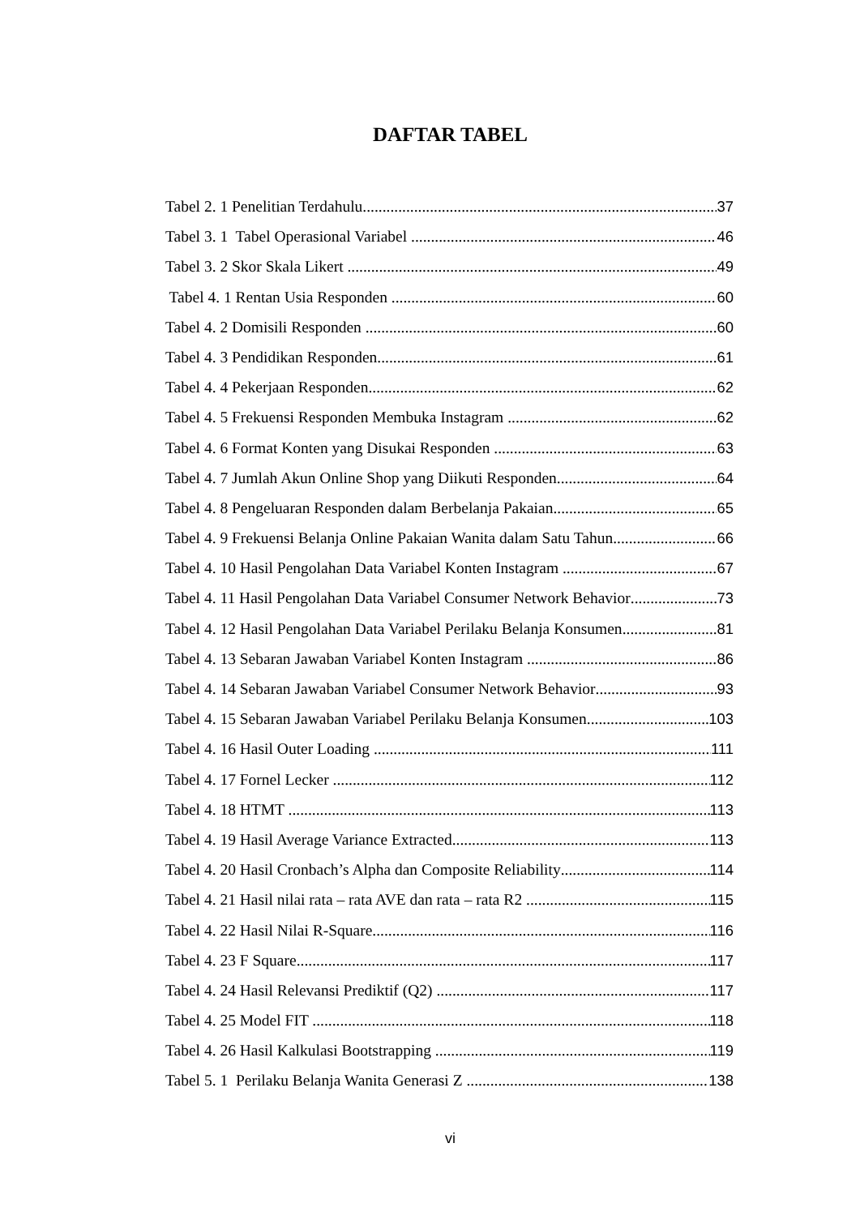DAFTAR TABEL
Tabel 2. 1 Penelitian Terdahulu 37
Tabel 3. 1 Tabel Operasional Variabel 46
Tabel 3. 2 Skor Skala Likert 49
Tabel 4. 1 Rentan Usia Responden 60
Tabel 4. 2 Domisili Responden 60
Tabel 4. 3 Pendidikan Responden 61
Tabel 4. 4 Pekerjaan Responden 62
Tabel 4. 5 Frekuensi Responden Membuka Instagram 62
Tabel 4. 6 Format Konten yang Disukai Responden 63
Tabel 4. 7 Jumlah Akun Online Shop yang Diikuti Responden 64
Tabel 4. 8 Pengeluaran Responden dalam Berbelanja Pakaian 65
Tabel 4. 9 Frekuensi Belanja Online Pakaian Wanita dalam Satu Tahun 66
Tabel 4. 10 Hasil Pengolahan Data Variabel Konten Instagram 67
Tabel 4. 11 Hasil Pengolahan Data Variabel Consumer Network Behavior 73
Tabel 4. 12 Hasil Pengolahan Data Variabel Perilaku Belanja Konsumen 81
Tabel 4. 13 Sebaran Jawaban Variabel Konten Instagram 86
Tabel 4. 14 Sebaran Jawaban Variabel Consumer Network Behavior 93
Tabel 4. 15 Sebaran Jawaban Variabel Perilaku Belanja Konsumen 103
Tabel 4. 16 Hasil Outer Loading 111
Tabel 4. 17 Fornel Lecker 112
Tabel 4. 18 HTMT 113
Tabel 4. 19 Hasil Average Variance Extracted 113
Tabel 4. 20 Hasil Cronbach’s Alpha dan Composite Reliability 114
Tabel 4. 21 Hasil nilai rata – rata AVE dan rata – rata R2 115
Tabel 4. 22 Hasil Nilai R-Square 116
Tabel 4. 23 F Square 117
Tabel 4. 24 Hasil Relevansi Prediktif (Q2) 117
Tabel 4. 25 Model FIT 118
Tabel 4. 26 Hasil Kalkulasi Bootstrapping 119
Tabel 5. 1 Perilaku Belanja Wanita Generasi Z 138
vi